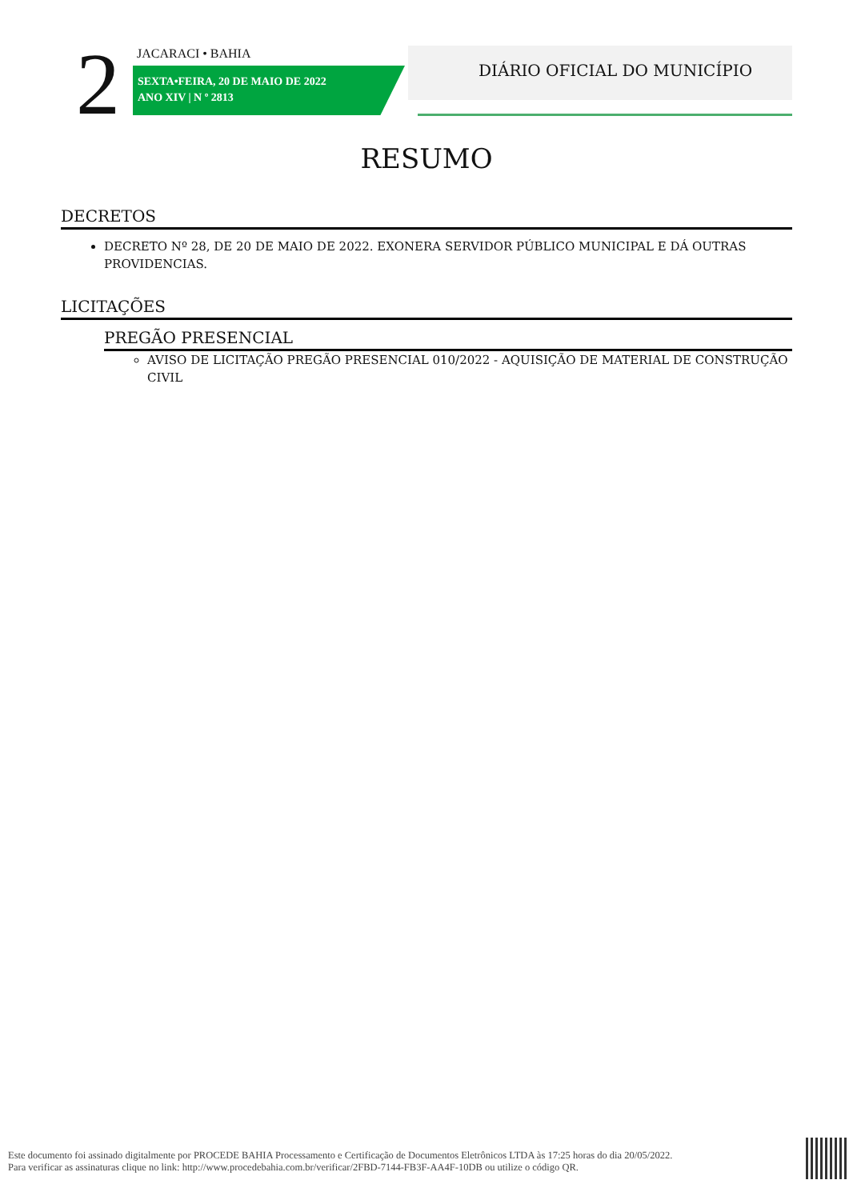2 JACARACI • BAHIA
SEXTA•FEIRA, 20 DE MAIO DE 2022
ANO XIV | N º 2813
DIÁRIO OFICIAL DO MUNICÍPIO
RESUMO
DECRETOS
DECRETO Nº 28, DE 20 DE MAIO DE 2022. EXONERA SERVIDOR PÚBLICO MUNICIPAL E DÁ OUTRAS PROVIDENCIAS.
LICITAÇÕES
PREGÃO PRESENCIAL
AVISO DE LICITAÇÃO PREGÃO PRESENCIAL 010/2022 - AQUISIÇÃO DE MATERIAL DE CONSTRUÇÃO CIVIL
Este documento foi assinado digitalmente por PROCEDE BAHIA Processamento e Certificação de Documentos Eletrônicos LTDA às 17:25 horas do dia 20/05/2022.
Para verificar as assinaturas clique no link: http://www.procedebahia.com.br/verificar/2FBD-7144-FB3F-AA4F-10DB ou utilize o código QR.